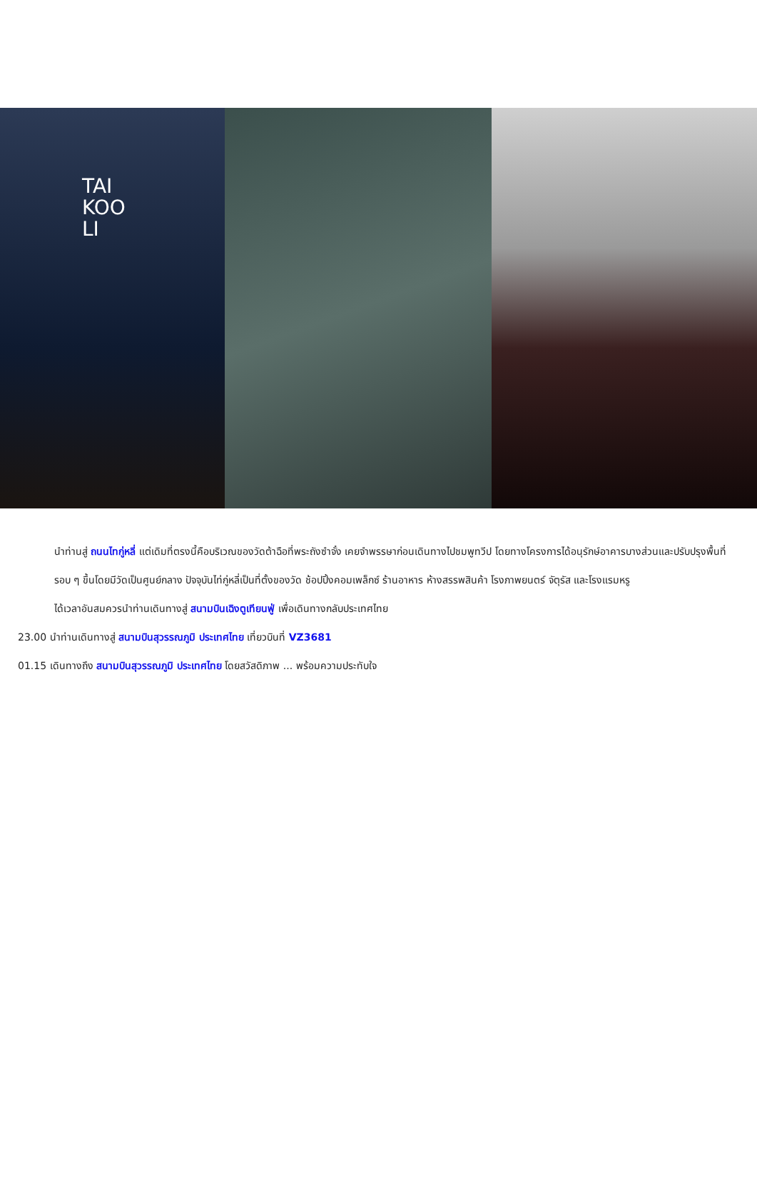TAI
KOO
LI
นำท่านสู่ ถนนไทกู่หลี่ แต่เดิมที่ตรงนี้คือบริเวณของวัดต้าฉือที่พระถังซำจั๋ง เคยจำพรรษาก่อนเดินทางไปชมพูทวีป โดยทางโครงการได้อนุรักษ์อาคารบางส่วนและปรับปรุงพื้นที่รอบ ๆ ขึ้นโดยมีวัดเป็นศูนย์กลาง ปัจจุบันไท่กู่หลี่เป็นที่ตั้งของวัด ช้อปปิ้งคอมเพล็กซ์ ร้านอาหาร ห้างสรรพสินค้า โรงภาพยนตร์ จัตุรัส และโรงแรมหรู
ได้เวลาอันสมควรนำท่านเดินทางสู่ สนามบินเฉิงตูเทียนฟู่ เพื่อเดินทางกลับประเทศไทย
23.00 นำท่านเดินทางสู่ สนามบินสุวรรณภูมิ ประเทศไทย เที่ยวบินที่ VZ3681
01.15 เดินทางถึง สนามบินสุวรรณภูมิ ประเทศไทย โดยสวัสดิภาพ ... พร้อมความประทับใจ